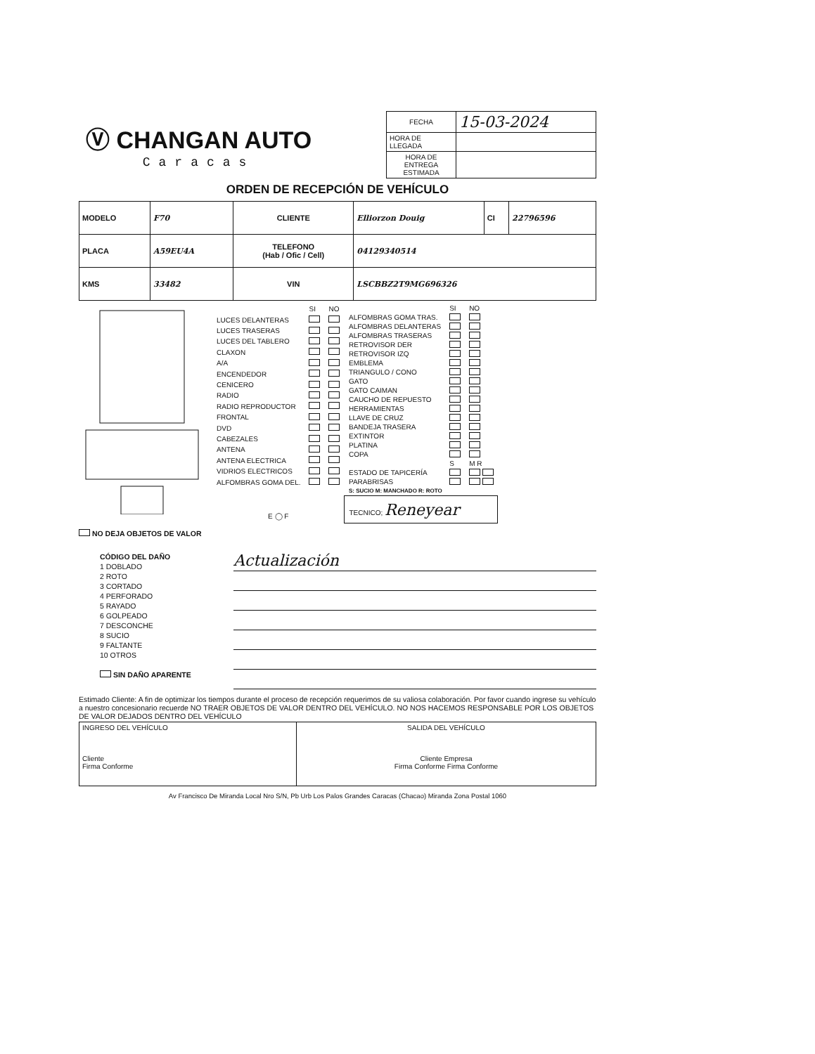Ⓥ CHANGAN AUTO
Caracas
| FECHA | 15-03-2024 |
| HORA DE LLEGADA | |
| HORA DE ENTREGA ESTIMADA | |
ORDEN DE RECEPCIÓN DE VEHÍCULO
| MODELO | F70 | CLIENTE | Elliorzon Douig | CI | 22796596 |
| PLACA | A59EU4A | TELEFONO (Hab / Ofic / Cell) | 04129340514 | | |
| KMS | 33482 | VIN | LSCBBZ2T9MG696326 | | |
| | SI | NO |
| LUCES DELANTERAS | | |
| LUCES TRASERAS | | |
| LUCES DEL TABLERO | | |
| CLAXON | | |
| A/A | | |
| ENCENDEDOR | | |
| CENICERO | | |
| RADIO | | |
| RADIO REPRODUCTOR | | |
| FRONTAL | | |
| DVD | | |
| CABEZALES | | |
| ANTENA | | |
| ANTENA ELECTRICA | | |
| VIDRIOS ELECTRICOS | | |
| ALFOMBRAS GOMA DEL. | | |
| E ◯ F | | |
| | SI | NO |
| ALFOMBRAS GOMA TRAS. | | |
| ALFOMBRAS DELANTERAS | | |
| ALFOMBRAS TRASERAS | | |
| RETROVISOR DER | | |
| RETROVISOR IZQ | | |
| EMBLEMA | | |
| TRIANGULO / CONO | | |
| GATO | | |
| GATO CAIMAN | | |
| CAUCHO DE REPUESTO | | |
| HERRAMIENTAS | | |
| LLAVE DE CRUZ | | |
| BANDEJA TRASERA | | |
| EXTINTOR | | |
| PLATINA | | |
| COPA | | |
| | S | M R |
| ESTADO DE TAPICERÍA | | |
| PARABRISAS | | |
| S: SUCIO M: MANCHADO R: ROTO | | |
| TECNICO; Reneyear | | |
NO DEJA OBJETOS DE VALOR
CÓDIGO DEL DAÑO
1 DOBLADO
2 ROTO
3 CORTADO
4 PERFORADO
5 RAYADO
6 GOLPEADO
7 DESCONCHE
8 SUCIO
9 FALTANTE
10 OTROS
SIN DAÑO APARENTE
Actualización
Estimado Cliente: A fin de optimizar los tiempos durante el proceso de recepción requerimos de su valiosa colaboración. Por favor cuando ingrese su vehículo a nuestro concesionario recuerde NO TRAER OBJETOS DE VALOR DENTRO DEL VEHÍCULO. NO NOS HACEMOS RESPONSABLE POR LOS OBJETOS DE VALOR DEJADOS DENTRO DEL VEHÍCULO
| INGRESO DEL VEHÍCULO Cliente Firma Conforme | SALIDA DEL VEHÍCULO Cliente Empresa Firma Conforme Firma Conforme |
Av Francisco De Miranda Local Nro S/N, Pb Urb Los Palos Grandes Caracas (Chacao) Miranda Zona Postal 1060